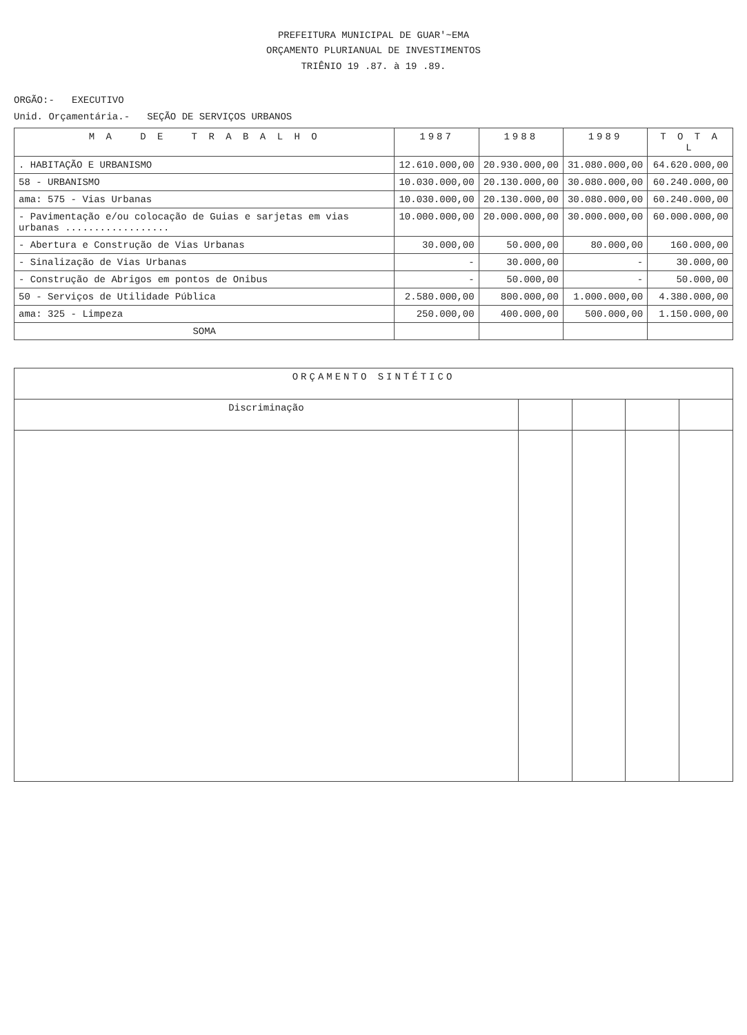PREFEITURA MUNICIPAL DE GUAR'~EMA
ORÇAMENTO PLURIANUAL DE INVESTIMENTOS
TRIÊNIO 19 .87. à 19 .89.
ORGÃO:- EXECUTIVO
Unid. Orçamentária.- SEÇÃO DE SERVIÇOS URBANOS
| M A D E T R A B A L H O | 1987 | 1988 | 1989 | T O T A L |
| --- | --- | --- | --- | --- |
| . HABITAÇÃO E URBANISMO | 12.610.000,00 | 20.930.000,00 | 31.080.000,00 | 64.620.000,00 |
| 58 - URBANISMO | 10.030.000,00 | 20.130.000,00 | 30.080.000,00 | 60.240.000,00 |
| ama: 575 - Vias Urbanas | 10.030.000,00 | 20.130.000,00 | 30.080.000,00 | 60.240.000,00 |
| - Pavimentação e/ou colocação de Guias e sarjetas em vias urbanas .................. | 10.000.000,00 | 20.000.000,00 | 30.000.000,00 | 60.000.000,00 |
| - Abertura e Construção de Vias Urbanas | 30.000,00 | 50.000,00 | 80.000,00 | 160.000,00 |
| - Sinalização de Vias Urbanas | - | 30.000,00 | - | 30.000,00 |
| - Construção de Abrigos em pontos de Onibus | - | 50.000,00 | - | 50.000,00 |
| 50 - Serviços de Utilidade Pública | 2.580.000,00 | 800.000,00 | 1.000.000,00 | 4.380.000,00 |
| ama: 325 - Limpeza | 250.000,00 | 400.000,00 | 500.000,00 | 1.150.000,00 |
| SOMA | | | | |
| ORÇAMENTO SINTÉTICO | | | | |
| --- | --- | --- | --- | --- |
| Discriminação | | | | |